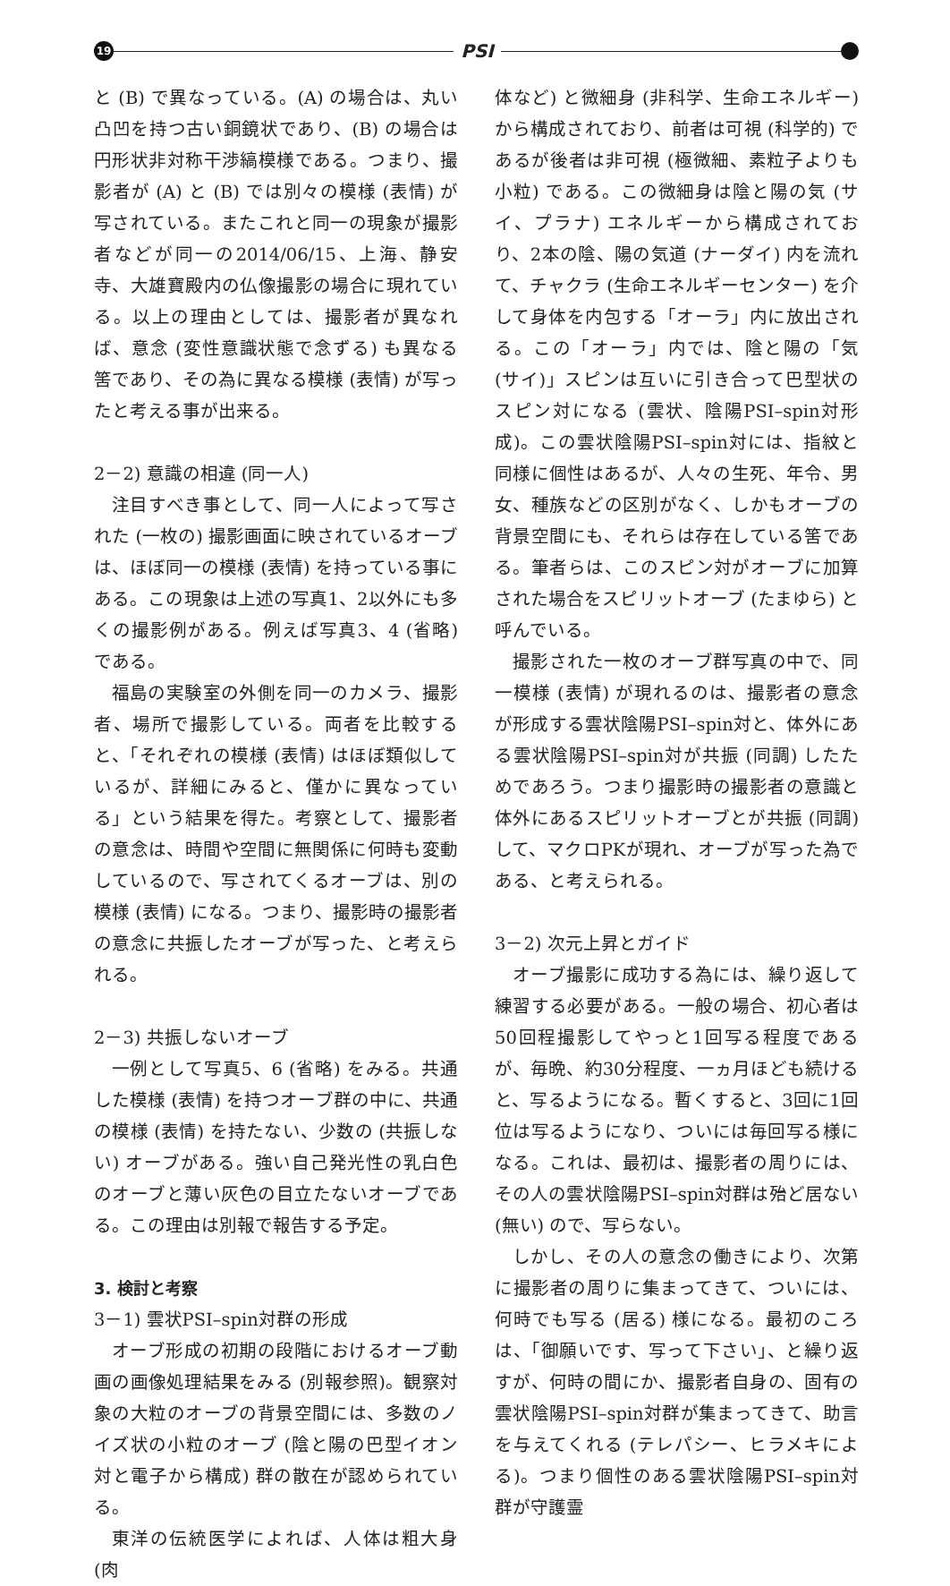19
PSI
と (B) で異なっている。(A) の場合は、丸い凸凹を持つ古い銅鏡状であり、(B) の場合は円形状非対称干渉縞模様である。つまり、撮影者が (A) と (B) では別々の模様 (表情) が写されている。またこれと同一の現象が撮影者などが同一の2014/06/15、上海、静安寺、大雄寶殿内の仏像撮影の場合に現れている。以上の理由としては、撮影者が異なれば、意念 (変性意識状態で念ずる) も異なる筈であり、その為に異なる模様 (表情) が写ったと考える事が出来る。
2－2) 意識の相違 (同一人)
注目すべき事として、同一人によって写された (一枚の) 撮影画面に映されているオーブは、ほぼ同一の模様 (表情) を持っている事にある。この現象は上述の写真1、2以外にも多くの撮影例がある。例えば写真3、4 (省略) である。
福島の実験室の外側を同一のカメラ、撮影者、場所で撮影している。両者を比較すると、「それぞれの模様 (表情) はほぼ類似しているが、詳細にみると、僅かに異なっている」という結果を得た。考察として、撮影者の意念は、時間や空間に無関係に何時も変動しているので、写されてくるオーブは、別の模様 (表情) になる。つまり、撮影時の撮影者の意念に共振したオーブが写った、と考えられる。
2－3) 共振しないオーブ
一例として写真5、6 (省略) をみる。共通した模様 (表情) を持つオーブ群の中に、共通の模様 (表情) を持たない、少数の (共振しない) オーブがある。強い自己発光性の乳白色のオーブと薄い灰色の目立たないオーブである。この理由は別報で報告する予定。
3. 検討と考察
3－1) 雲状PSI–spin対群の形成
オーブ形成の初期の段階におけるオーブ動画の画像処理結果をみる (別報参照)。観察対象の大粒のオーブの背景空間には、多数のノイズ状の小粒のオーブ (陰と陽の巴型イオン対と電子から構成) 群の散在が認められている。
東洋の伝統医学によれば、人体は粗大身 (肉
体など) と微細身 (非科学、生命エネルギー) から構成されており、前者は可視 (科学的) であるが後者は非可視 (極微細、素粒子よりも小粒) である。この微細身は陰と陽の気 (サイ、プラナ) エネルギーから構成されており、2本の陰、陽の気道 (ナーダイ) 内を流れて、チャクラ (生命エネルギーセンター) を介して身体を内包する「オーラ」内に放出される。この「オーラ」内では、陰と陽の「気 (サイ)」スピンは互いに引き合って巴型状のスピン対になる (雲状、陰陽PSI–spin対形成)。この雲状陰陽PSI–spin対には、指紋と同様に個性はあるが、人々の生死、年令、男女、種族などの区別がなく、しかもオーブの背景空間にも、それらは存在している筈である。筆者らは、このスピン対がオーブに加算された場合をスピリットオーブ (たまゆら) と呼んでいる。
撮影された一枚のオーブ群写真の中で、同一模様 (表情) が現れるのは、撮影者の意念が形成する雲状陰陽PSI–spin対と、体外にある雲状陰陽PSI–spin対が共振 (同調) したためであろう。つまり撮影時の撮影者の意識と体外にあるスピリットオーブとが共振 (同調) して、マクロPKが現れ、オーブが写った為である、と考えられる。
3－2) 次元上昇とガイド
オーブ撮影に成功する為には、繰り返して練習する必要がある。一般の場合、初心者は50回程撮影してやっと1回写る程度であるが、毎晩、約30分程度、一ヵ月ほども続けると、写るようになる。暫くすると、3回に1回位は写るようになり、ついには毎回写る様になる。これは、最初は、撮影者の周りには、その人の雲状陰陽PSI–spin対群は殆ど居ない (無い) ので、写らない。
しかし、その人の意念の働きにより、次第に撮影者の周りに集まってきて、ついには、何時でも写る (居る) 様になる。最初のころは、「御願いです、写って下さい」、と繰り返すが、何時の間にか、撮影者自身の、固有の雲状陰陽PSI–spin対群が集まってきて、助言を与えてくれる (テレパシー、ヒラメキによる)。つまり個性のある雲状陰陽PSI–spin対群が守護霊